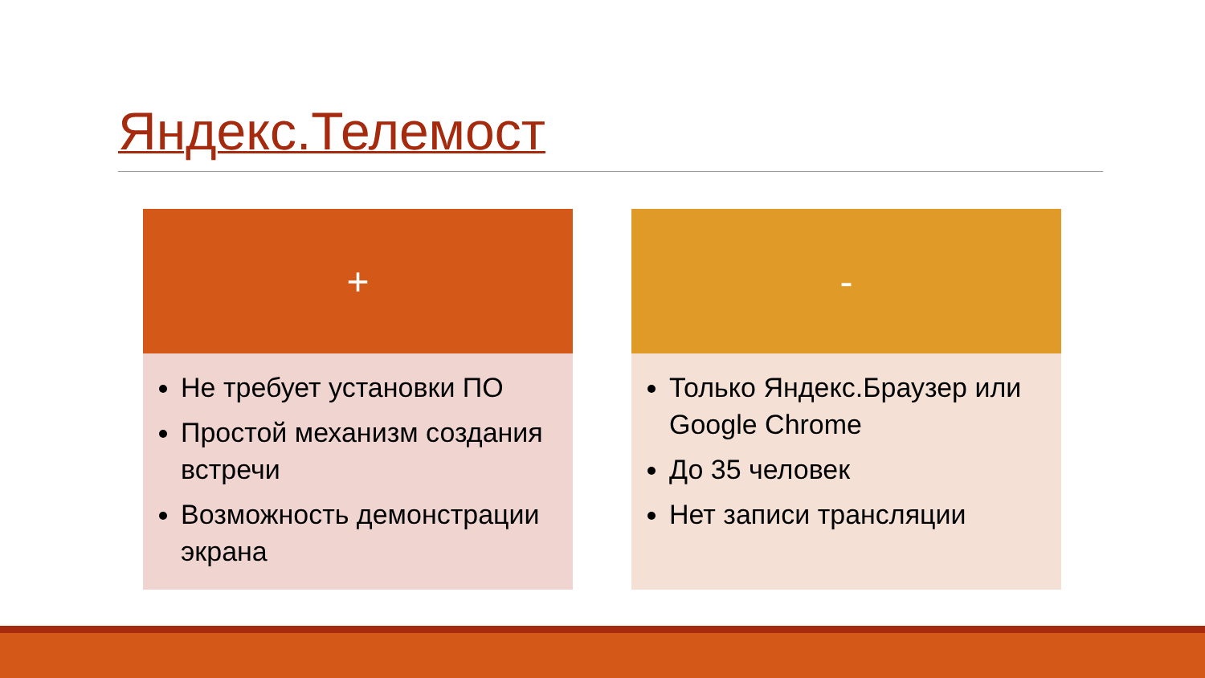Яндекс.Телемост
+
Не требует установки ПО
Простой механизм создания встречи
Возможность демонстрации экрана
-
Только Яндекс.Браузер или Google Chrome
До 35 человек
Нет записи трансляции